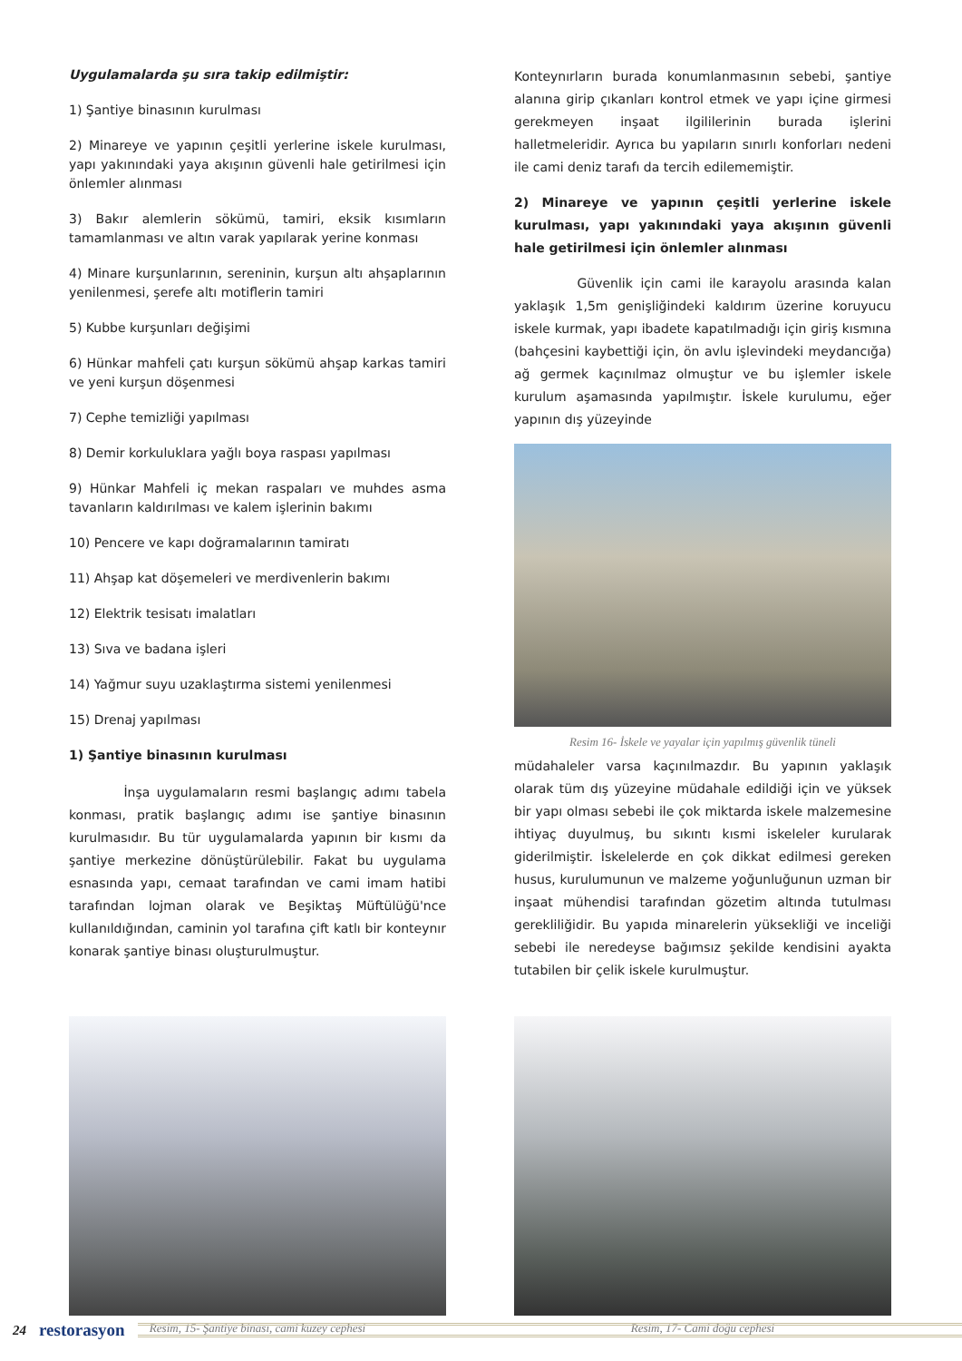Uygulamalarda şu sıra takip edilmiştir:
1) Şantiye binasının kurulması
2) Minareye ve yapının çeşitli yerlerine iskele kurulması, yapı yakınındaki yaya akışının güvenli hale getirilmesi için önlemler alınması
3) Bakır alemlerin sökümü, tamiri, eksik kısımların tamamlanması ve altın varak yapılarak yerine konması
4) Minare kurşunlarının, sereninin, kurşun altı ahşaplarının yenilenmesi, şerefe altı motiflerin tamiri
5) Kubbe kurşunları değişimi
6) Hünkar mahfeli çatı kurşun sökümü ahşap karkas tamiri ve yeni kurşun döşenmesi
7) Cephe temizliği yapılması
8) Demir korkuluklara yağlı boya raspası yapılması
9) Hünkar Mahfeli iç mekan raspaları ve muhdes asma tavanların kaldırılması ve kalem işlerinin bakımı
10) Pencere ve kapı doğramalarının tamiratı
11) Ahşap kat döşemeleri ve merdivenlerin bakımı
12) Elektrik tesisatı imalatları
13) Sıva ve badana işleri
14) Yağmur suyu uzaklaştırma sistemi yenilenmesi
15) Drenaj yapılması
1) Şantiye binasının kurulması
İnşa uygulamaların resmi başlangıç adımı tabela konması, pratik başlangıç adımı ise şantiye binasının kurulmasıdır. Bu tür uygulamalarda yapının bir kısmı da şantiye merkezine dönüştürülebilir. Fakat bu uygulama esnasında yapı, cemaat tarafından ve cami imam hatibi tarafından lojman olarak ve Beşiktaş Müftülüğü'nce kullanıldığından, caminin yol tarafına çift katlı bir konteynır konarak şantiye binası oluşturulmuştur.
Konteynırların burada konumlanmasının sebebi, şantiye alanına girip çıkanları kontrol etmek ve yapı içine girmesi gerekmeyen inşaat ilgililerinin burada işlerini halletmeleridir. Ayrıca bu yapıların sınırlı konforları nedeni ile cami deniz tarafı da tercih edilememiştir.
2) Minareye ve yapının çeşitli yerlerine iskele kurulması, yapı yakınındaki yaya akışının güvenli hale getirilmesi için önlemler alınması
Güvenlik için cami ile karayolu arasında kalan yaklaşık 1,5m genişliğindeki kaldırım üzerine koruyucu iskele kurmak, yapı ibadete kapatılmadığı için giriş kısmına (bahçesini kaybettiği için, ön avlu işlevindeki meydancığa) ağ germek kaçınılmaz olmuştur ve bu işlemler iskele kurulum aşamasında yapılmıştır. İskele kurulumu, eğer yapının dış yüzeyinde
Resim 16- İskele ve yayalar için yapılmış güvenlik tüneli
müdahaleler varsa kaçınılmazdır. Bu yapının yaklaşık olarak tüm dış yüzeyine müdahale edildiği için ve yüksek bir yapı olması sebebi ile çok miktarda iskele malzemesine ihtiyaç duyulmuş, bu sıkıntı kısmi iskeleler kurularak giderilmiştir. İskelelerde en çok dikkat edilmesi gereken husus, kurulumunun ve malzeme yoğunluğunun uzman bir inşaat mühendisi tarafından gözetim altında tutulması gerekliliğidir. Bu yapıda minarelerin yüksekliği ve inceliği sebebi ile neredeyse bağımsız şekilde kendisini ayakta tutabilen bir çelik iskele kurulmuştur.
Resim, 15- Şantiye binası, cami kuzey cephesi
Resim, 17- Cami doğu cephesi
24 restorasyon